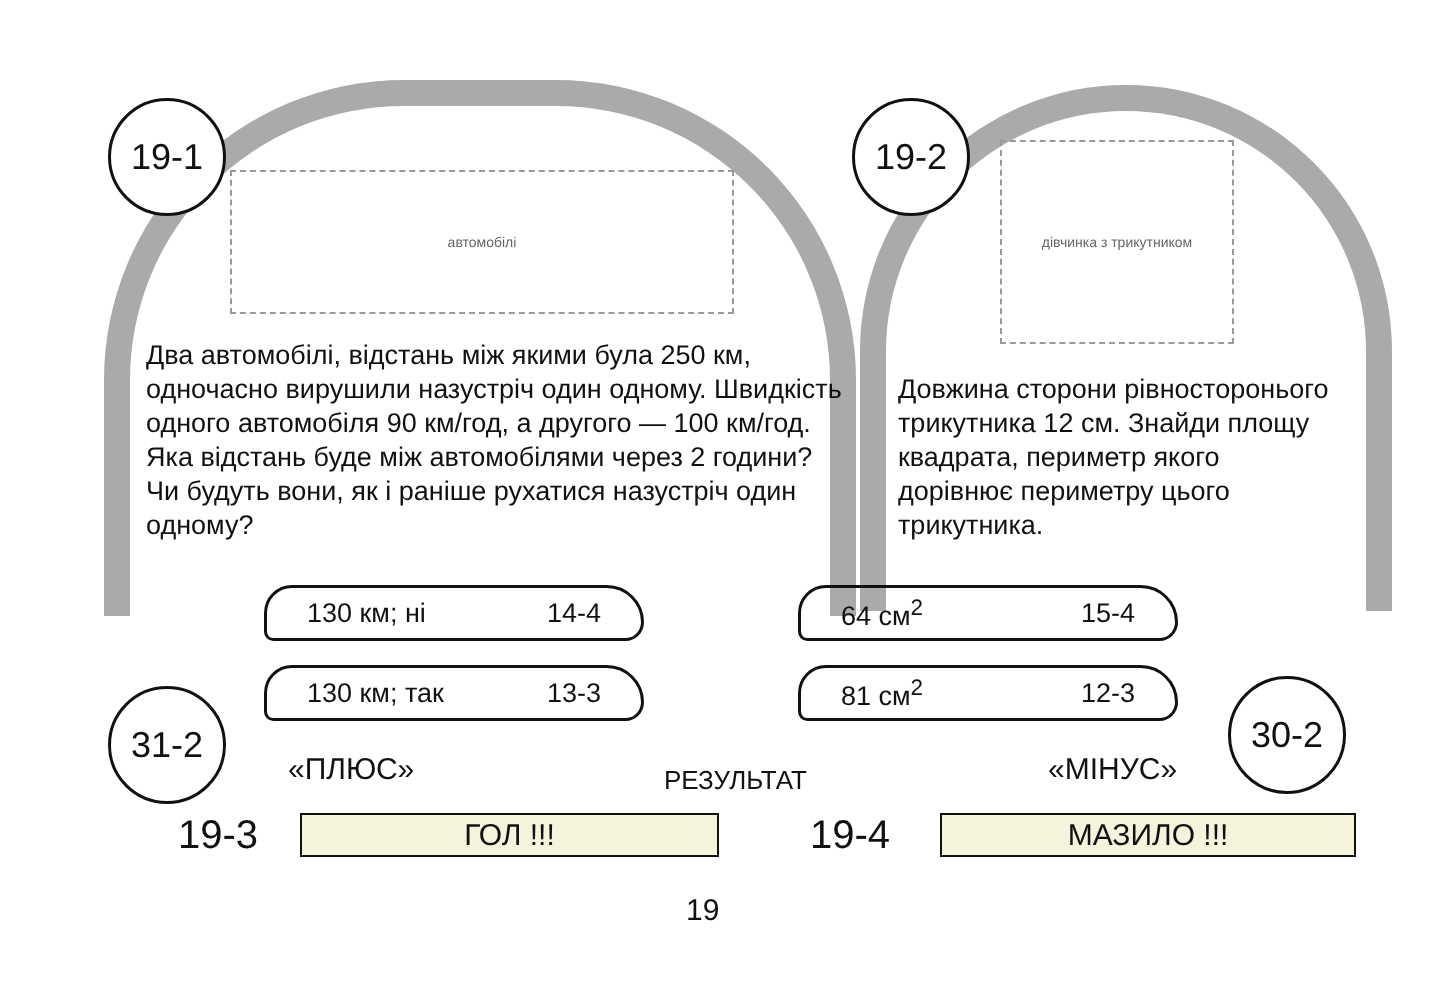19-1 19-2
автомобілі
дівчинка з трикутником
Два автомобілі, відстань між якими була 250 км, одночасно вирушили назустріч один одному. Швидкість одного автомобіля 90 км/год, а другого — 100 км/год. Яка відстань буде між автомобілями через 2 години? Чи будуть вони, як і раніше рухатися назустріч один одному?
Довжина сторони рівносторонього трикутника 12 см. Знайди площу квадрата, периметр якого дорівнює периметру цього трикутника.
130 км; ні 14-4
130 км; так 13-3
64 см<sup>2</sup> 15-4
81 см<sup>2</sup> 12-3
31-2 30-2
«ПЛЮС» РЕЗУЛЬТАТ «МІНУС»
ГОЛ !!!
19-3 МАЗИЛО !!!
19-4
19